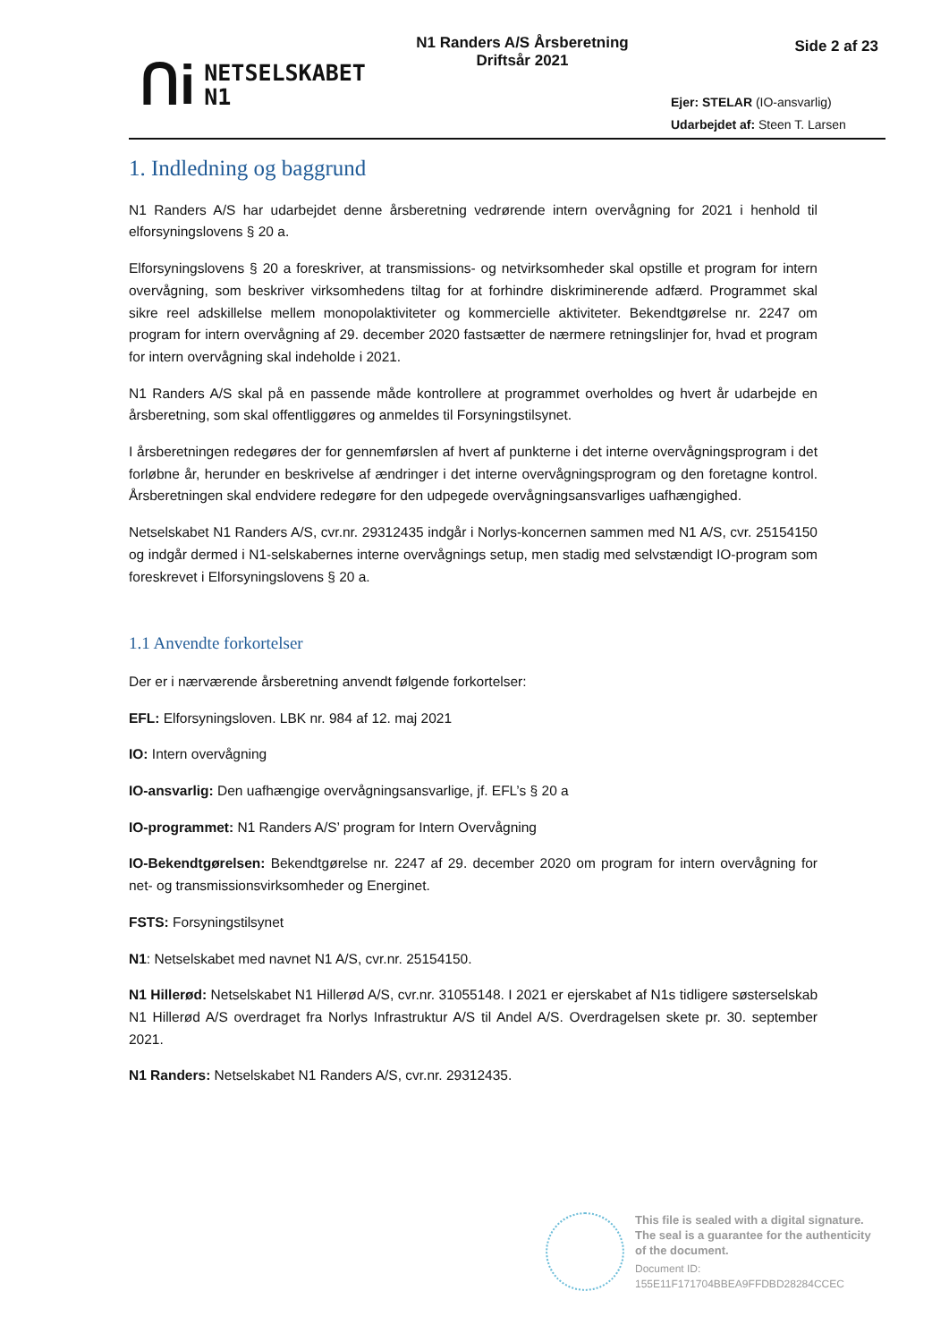ᑎi
NETSELSKABET
N1
N1 Randers A/S Årsberetning
Driftsår 2021
Side 2 af 23
Ejer: STELAR (IO-ansvarlig)
Udarbejdet af: Steen T. Larsen
1. Indledning og baggrund
N1 Randers A/S har udarbejdet denne årsberetning vedrørende intern overvågning for 2021 i henhold til elforsyningslovens § 20 a.
Elforsyningslovens § 20 a foreskriver, at transmissions- og netvirksomheder skal opstille et program for intern overvågning, som beskriver virksomhedens tiltag for at forhindre diskriminerende adfærd. Programmet skal sikre reel adskillelse mellem monopolaktiviteter og kommercielle aktiviteter. Bekendtgørelse nr. 2247 om program for intern overvågning af 29. december 2020 fastsætter de nærmere retningslinjer for, hvad et program for intern overvågning skal indeholde i 2021.
N1 Randers A/S skal på en passende måde kontrollere at programmet overholdes og hvert år udarbejde en årsberetning, som skal offentliggøres og anmeldes til Forsyningstilsynet.
I årsberetningen redegøres der for gennemførslen af hvert af punkterne i det interne overvågningsprogram i det forløbne år, herunder en beskrivelse af ændringer i det interne overvågningsprogram og den foretagne kontrol. Årsberetningen skal endvidere redegøre for den udpegede overvågningsansvarliges uafhængighed.
Netselskabet N1 Randers A/S, cvr.nr. 29312435 indgår i Norlys-koncernen sammen med N1 A/S, cvr. 25154150 og indgår dermed i N1-selskabernes interne overvågnings setup, men stadig med selvstændigt IO-program som foreskrevet i Elforsyningslovens § 20 a.
1.1 Anvendte forkortelser
Der er i nærværende årsberetning anvendt følgende forkortelser:
EFL: Elforsyningsloven. LBK nr. 984 af 12. maj 2021
IO: Intern overvågning
IO-ansvarlig: Den uafhængige overvågningsansvarlige, jf. EFL’s § 20 a
IO-programmet: N1 Randers A/S’ program for Intern Overvågning
IO-Bekendtgørelsen: Bekendtgørelse nr. 2247 af 29. december 2020 om program for intern overvågning for net- og transmissionsvirksomheder og Energinet.
FSTS: Forsyningstilsynet
N1: Netselskabet med navnet N1 A/S, cvr.nr. 25154150.
N1 Hillerød: Netselskabet N1 Hillerød A/S, cvr.nr. 31055148. I 2021 er ejerskabet af N1s tidligere søsterselskab N1 Hillerød A/S overdraget fra Norlys Infrastruktur A/S til Andel A/S. Overdragelsen skete pr. 30. september 2021.
N1 Randers: Netselskabet N1 Randers A/S, cvr.nr. 29312435.
This file is sealed with a digital signature.
The seal is a guarantee for the authenticity
of the document.
Document ID:
155E11F171704BBEA9FFDBD28284CCEC